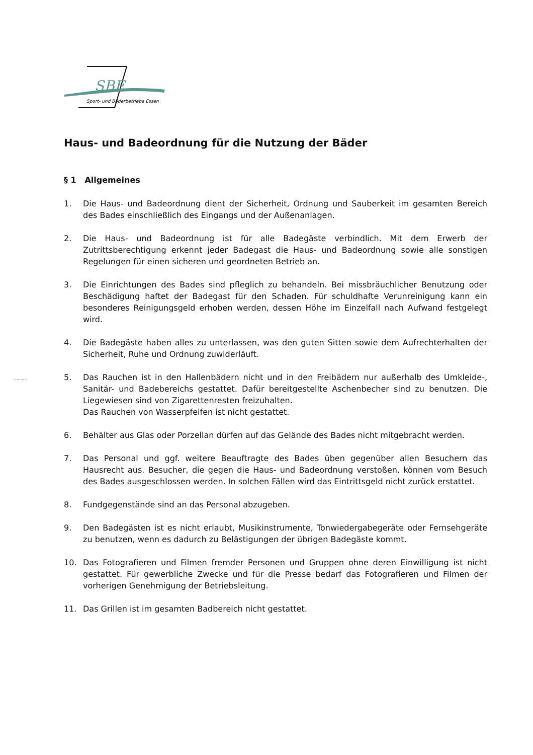SBE
Sport- und Bäderbetriebe Essen
..........
Haus- und Badeordnung für die Nutzung der Bäder
§ 1 Allgemeines
1. Die Haus- und Badeordnung dient der Sicherheit, Ordnung und Sauberkeit im gesamten Bereich des Bades einschließlich des Eingangs und der Außenanlagen.
2. Die Haus- und Badeordnung ist für alle Badegäste verbindlich. Mit dem Erwerb der Zutrittsberechtigung erkennt jeder Badegast die Haus- und Badeordnung sowie alle sonstigen Regelungen für einen sicheren und geordneten Betrieb an.
3. Die Einrichtungen des Bades sind pfleglich zu behandeln. Bei missbräuchlicher Benutzung oder Beschädigung haftet der Badegast für den Schaden. Für schuldhafte Verunreinigung kann ein besonderes Reinigungsgeld erhoben werden, dessen Höhe im Einzelfall nach Aufwand festgelegt wird.
4. Die Badegäste haben alles zu unterlassen, was den guten Sitten sowie dem Aufrechterhalten der Sicherheit, Ruhe und Ordnung zuwiderläuft.
5. Das Rauchen ist in den Hallenbädern nicht und in den Freibädern nur außerhalb des Umkleide-, Sanitär- und Badebereichs gestattet. Dafür bereitgestellte Aschenbecher sind zu benutzen. Die Liegewiesen sind von Zigarettenresten freizuhalten.
Das Rauchen von Wasserpfeifen ist nicht gestattet.
6. Behälter aus Glas oder Porzellan dürfen auf das Gelände des Bades nicht mitgebracht werden.
7. Das Personal und ggf. weitere Beauftragte des Bades üben gegenüber allen Besuchern das Hausrecht aus. Besucher, die gegen die Haus- und Badeordnung verstoßen, können vom Besuch des Bades ausgeschlossen werden. In solchen Fällen wird das Eintrittsgeld nicht zurück erstattet.
8. Fundgegenstände sind an das Personal abzugeben.
9. Den Badegästen ist es nicht erlaubt, Musikinstrumente, Tonwiedergabegeräte oder Fernsehgeräte zu benutzen, wenn es dadurch zu Belästigungen der übrigen Badegäste kommt.
10. Das Fotografieren und Filmen fremder Personen und Gruppen ohne deren Einwilligung ist nicht gestattet. Für gewerbliche Zwecke und für die Presse bedarf das Fotografieren und Filmen der vorherigen Genehmigung der Betriebsleitung.
11. Das Grillen ist im gesamten Badbereich nicht gestattet.